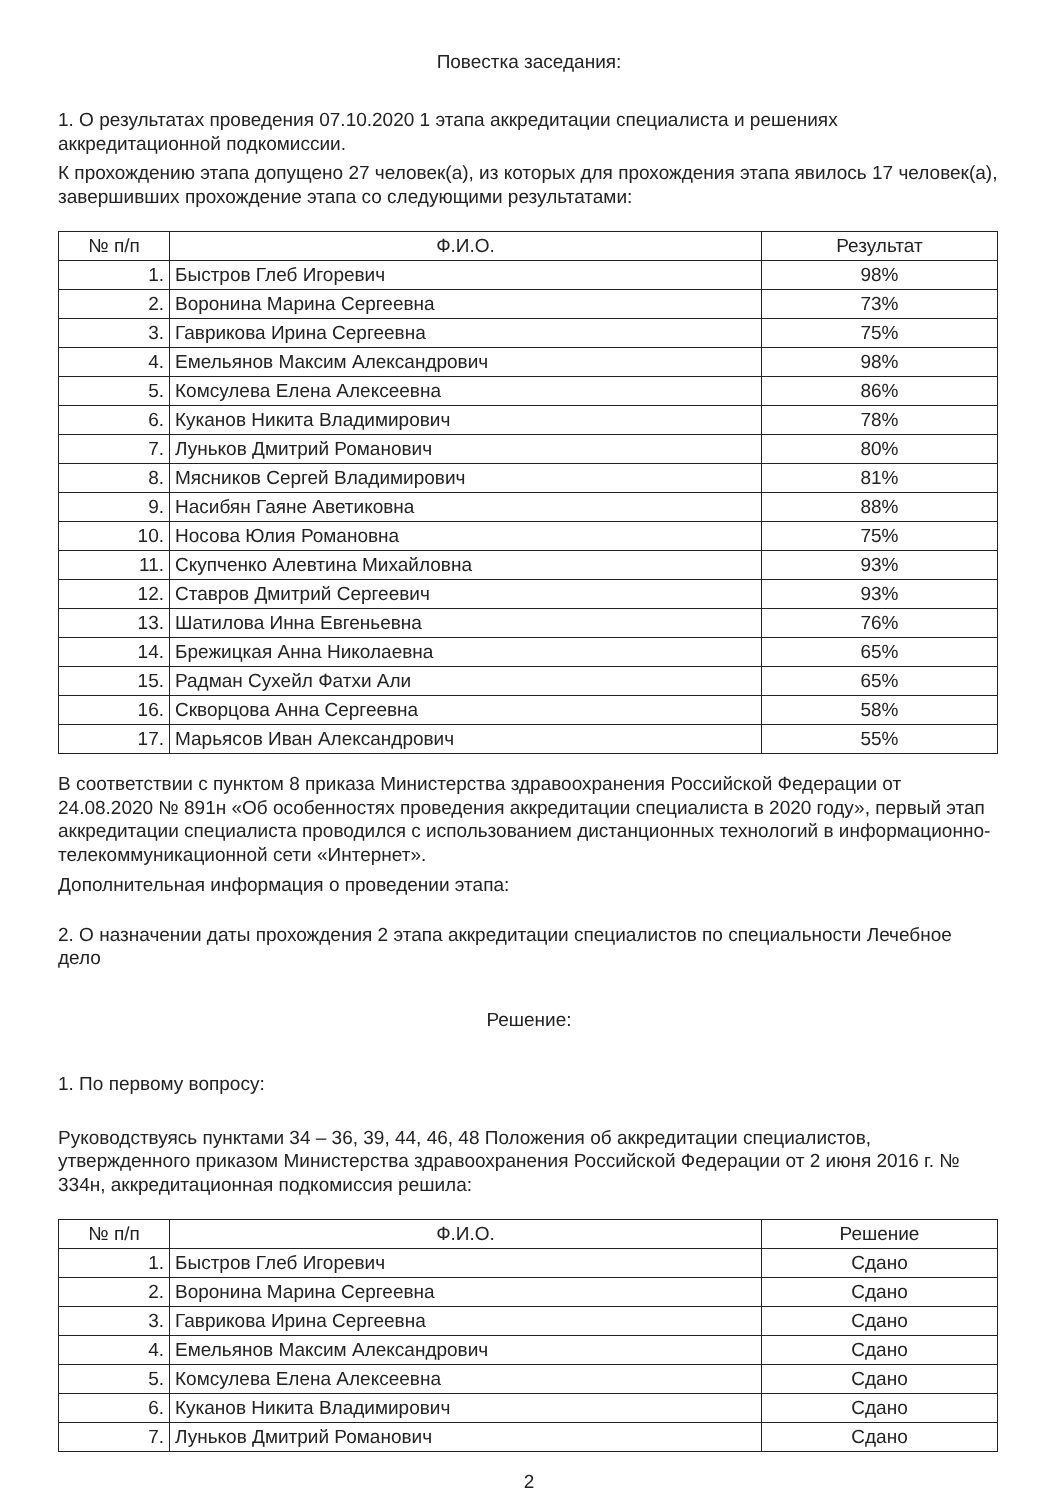Повестка заседания:
1. О результатах проведения 07.10.2020 1 этапа аккредитации специалиста и решениях аккредитационной подкомиссии.
К прохождению этапа допущено 27 человек(а), из которых для прохождения этапа явилось 17 человек(а), завершивших прохождение этапа со следующими результатами:
| № п/п | Ф.И.О. | Результат |
| --- | --- | --- |
| 1. | Быстров Глеб Игоревич | 98% |
| 2. | Воронина Марина Сергеевна | 73% |
| 3. | Гаврикова Ирина Сергеевна | 75% |
| 4. | Емельянов Максим Александрович | 98% |
| 5. | Комсулева Елена Алексеевна | 86% |
| 6. | Куканов Никита Владимирович | 78% |
| 7. | Луньков Дмитрий Романович | 80% |
| 8. | Мясников Сергей Владимирович | 81% |
| 9. | Насибян Гаяне Аветиковна | 88% |
| 10. | Носова Юлия Романовна | 75% |
| 11. | Скупченко Алевтина Михайловна | 93% |
| 12. | Ставров Дмитрий Сергеевич | 93% |
| 13. | Шатилова Инна Евгеньевна | 76% |
| 14. | Брежицкая Анна Николаевна | 65% |
| 15. | Радман Сухейл Фатхи Али | 65% |
| 16. | Скворцова Анна Сергеевна | 58% |
| 17. | Марьясов Иван Александрович | 55% |
В соответствии с пунктом 8 приказа Министерства здравоохранения Российской Федерации от 24.08.2020 № 891н «Об особенностях проведения аккредитации специалиста в 2020 году», первый этап аккредитации специалиста проводился с использованием дистанционных технологий в информационно-телекоммуникационной сети «Интернет».
Дополнительная информация о проведении этапа:
2. О назначении даты прохождения 2 этапа аккредитации специалистов по специальности Лечебное дело
Решение:
1. По первому вопросу:
Руководствуясь пунктами 34 – 36, 39, 44, 46, 48 Положения об аккредитации специалистов, утвержденного приказом Министерства здравоохранения Российской Федерации от 2 июня 2016 г. № 334н, аккредитационная подкомиссия решила:
| № п/п | Ф.И.О. | Решение |
| --- | --- | --- |
| 1. | Быстров Глеб Игоревич | Сдано |
| 2. | Воронина Марина Сергеевна | Сдано |
| 3. | Гаврикова Ирина Сергеевна | Сдано |
| 4. | Емельянов Максим Александрович | Сдано |
| 5. | Комсулева Елена Алексеевна | Сдано |
| 6. | Куканов Никита Владимирович | Сдано |
| 7. | Луньков Дмитрий Романович | Сдано |
2